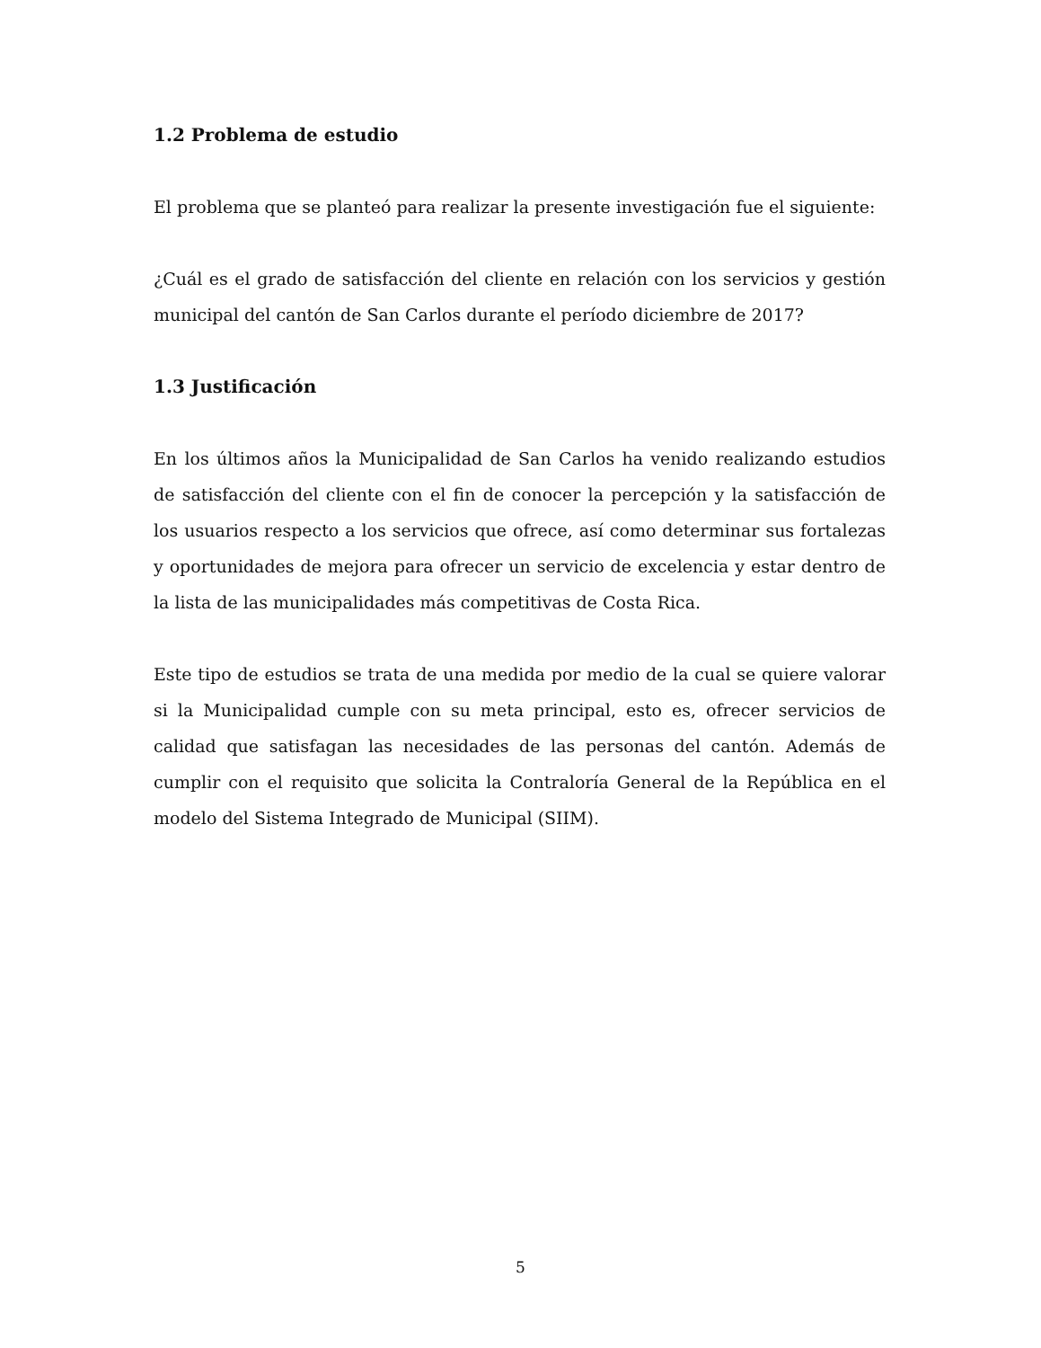1.2 Problema de estudio
El problema que se planteó para realizar la presente investigación fue el siguiente:
¿Cuál es el grado de satisfacción del cliente en relación con los servicios y gestión municipal del cantón de San Carlos durante el período diciembre de 2017?
1.3 Justificación
En los últimos años la Municipalidad de San Carlos ha venido realizando estudios de satisfacción del cliente con el fin de conocer la percepción y la satisfacción de los usuarios respecto a los servicios que ofrece, así como determinar sus fortalezas y oportunidades de mejora para ofrecer un servicio de excelencia y estar dentro de la lista de las municipalidades más competitivas de Costa Rica.
Este tipo de estudios se trata de una medida por medio de la cual se quiere valorar si la Municipalidad cumple con su meta principal, esto es, ofrecer servicios de calidad que satisfagan las necesidades de las personas del cantón. Además de cumplir con el requisito que solicita la Contraloría General de la República en el modelo del Sistema Integrado de Municipal (SIIM).
5